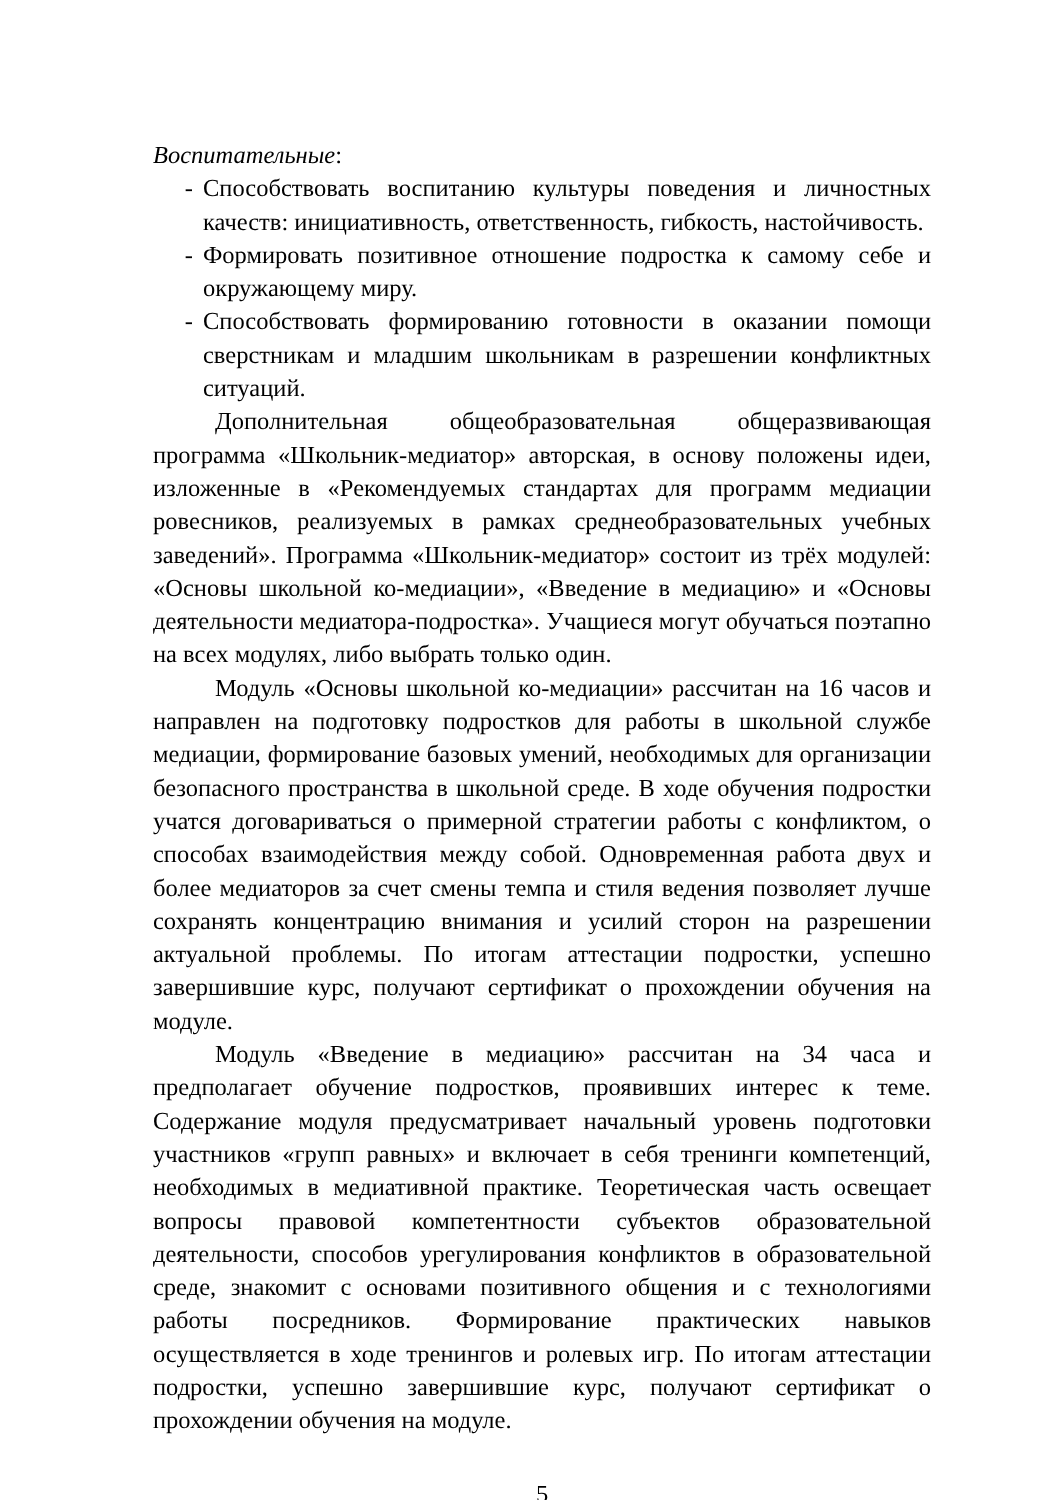Воспитательные:
- Способствовать воспитанию культуры поведения и личностных качеств: инициативность, ответственность, гибкость, настойчивость.
- Формировать позитивное отношение подростка к самому себе и окружающему миру.
- Способствовать формированию готовности в оказании помощи сверстникам и младшим школьникам в разрешении конфликтных ситуаций.
Дополнительная общеобразовательная общеразвивающая программа «Школьник-медиатор» авторская, в основу положены идеи, изложенные в «Рекомендуемых стандартах для программ медиации ровесников, реализуемых в рамках среднеобразовательных учебных заведений». Программа «Школьник-медиатор» состоит из трёх модулей: «Основы школьной ко-медиации», «Введение в медиацию» и «Основы деятельности медиатора-подростка». Учащиеся могут обучаться поэтапно на всех модулях, либо выбрать только один.
Модуль «Основы школьной ко-медиации» рассчитан на 16 часов и направлен на подготовку подростков для работы в школьной службе медиации, формирование базовых умений, необходимых для организации безопасного пространства в школьной среде. В ходе обучения подростки учатся договариваться о примерной стратегии работы с конфликтом, о способах взаимодействия между собой. Одновременная работа двух и более медиаторов за счет смены темпа и стиля ведения позволяет лучше сохранять концентрацию внимания и усилий сторон на разрешении актуальной проблемы. По итогам аттестации подростки, успешно завершившие курс, получают сертификат о прохождении обучения на модуле.
Модуль «Введение в медиацию» рассчитан на 34 часа и предполагает обучение подростков, проявивших интерес к теме. Содержание модуля предусматривает начальный уровень подготовки участников «групп равных» и включает в себя тренинги компетенций, необходимых в медиативной практике. Теоретическая часть освещает вопросы правовой компетентности субъектов образовательной деятельности, способов урегулирования конфликтов в образовательной среде, знакомит с основами позитивного общения и с технологиями работы посредников. Формирование практических навыков осуществляется в ходе тренингов и ролевых игр. По итогам аттестации подростки, успешно завершившие курс, получают сертификат о прохождении обучения на модуле.
5